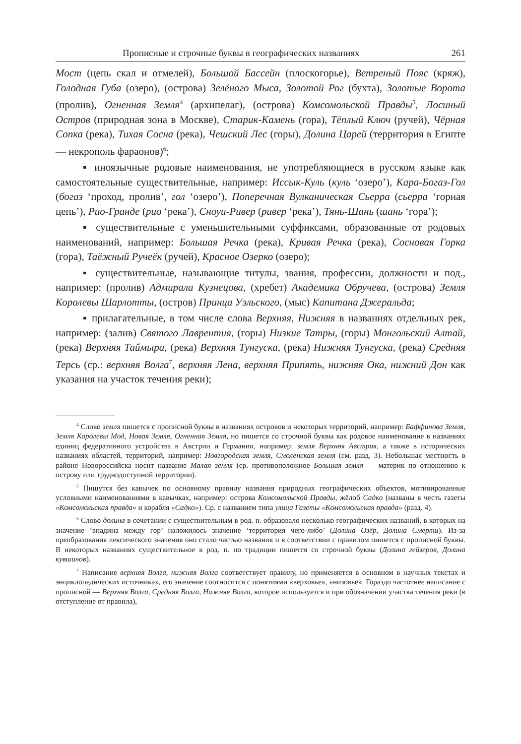Прописные и строчные буквы в географических названиях 261
Мост (цепь скал и отмелей), Большой Бассейн (плоскогорье), Ветреный Пояс (кряж), Голодная Губа (озеро), (острова) Зелёного Мыса, Золотой Рог (бухта), Золотые Ворота (пролив), Огненная Земля<sup>4</sup> (архипелаг), (острова) Комсомольской Правды<sup>5</sup>, Лосиный Остров (природная зона в Москве), Старик-Камень (гора), Тёплый Ключ (ручей), Чёрная Сопка (река), Тихая Сосна (река), Чешский Лес (горы), Долина Царей (территория в Египте — некрополь фараонов)<sup>6</sup>;
▪ иноязычные родовые наименования, не употребляющиеся в русском языке как самостоятельные существительные, например: Иссык-Куль (куль ‘озеро’), Кара-Богаз-Гол (богаз ‘проход, пролив’, гол ‘озеро’), Поперечная Вулканическая Сьерра (сьерра ‘горная цепь’), Рио-Гранде (рио ‘река’), Сноуи-Ривер (ривер ‘река’), Тянь-Шань (шань ‘гора’);
▪ существительные с уменьшительными суффиксами, образованные от родовых наименований, например: Большая Речка (река), Кривая Речка (река), Сосновая Горка (гора), Таёжный Ручеёк (ручей), Красное Озерко (озеро);
▪ существительные, называющие титулы, звания, профессии, должности и под., например: (пролив) Адмирала Кузнецова, (хребет) Академика Обручева, (острова) Земля Королевы Шарлотты, (остров) Принца Уэльского, (мыс) Капитана Джеральда;
▪ прилагательные, в том числе слова Верхняя, Нижняя в названиях отдельных рек, например: (залив) Святого Лаврентия, (горы) Низкие Татры, (горы) Монгольский Алтай, (река) Верхняя Таймыра, (река) Верхняя Тунгуска, (река) Нижняя Тунгуска, (река) Средняя Терсь (ср.: верхняя Волга<sup>7</sup>, верхняя Лена, верхняя Припять, нижняя Ока, нижний Дон как указания на участок течения реки);
<sup>4</sup> Слово земля пишется с прописной буквы в названиях островов и некоторых территорий, например: Баффинова Земля, Земля Королевы Мод, Новая Земля, Огненная Земля, но пишется со строчной буквы как родовое наименование в названиях единиц федеративного устройства в Австрии и Германии, например: земля Верхняя Австрия, а также в исторических названиях областей, территорий, например: Новгородская земля, Смоленская земля (см. разд. 3). Небольшая местность в районе Новороссийска носит название Малая земля (ср. противоположное Большая земля — материк по отношению к острову или труднодоступной территории).
<sup>5</sup> Пишутся без кавычек по основному правилу названия природных географических объектов, мотивированные условными наименованиями в кавычках, например: острова Комсомольской Правды, жёлоб Садко (названы в честь газеты «Комсомольская правда» и корабля «Садко»). Ср. с названием типа улица Газеты «Комсомольская правда» (разд. 4).
<sup>6</sup> Слово долина в сочетании с существительным в род. п. образовало несколько географических названий, в которых на значение ‘впадина между гор’ наложилось значение ‘территория чего-либо’ (Долина Озёр, Долина Смерти). Из-за преобразования лексического значения оно стало частью названия и в соответствии с правилом пишется с прописной буквы. В некоторых названиях существительное в род. п. по традиции пишется со строчной буквы (Долина гейзеров, Долина кувшинов).
<sup>7</sup> Написание верхняя Волга, нижняя Волга соответствует правилу, но применяется в основном в научных текстах и энциклопедических источниках, его значение соотносится с понятиями «верховье», «низовье». Гораздо частотнее написание с прописной — Верхняя Волга, Средняя Волга, Нижняя Волга, которое используется и при обозначении участка течения реки (в отступление от правила),